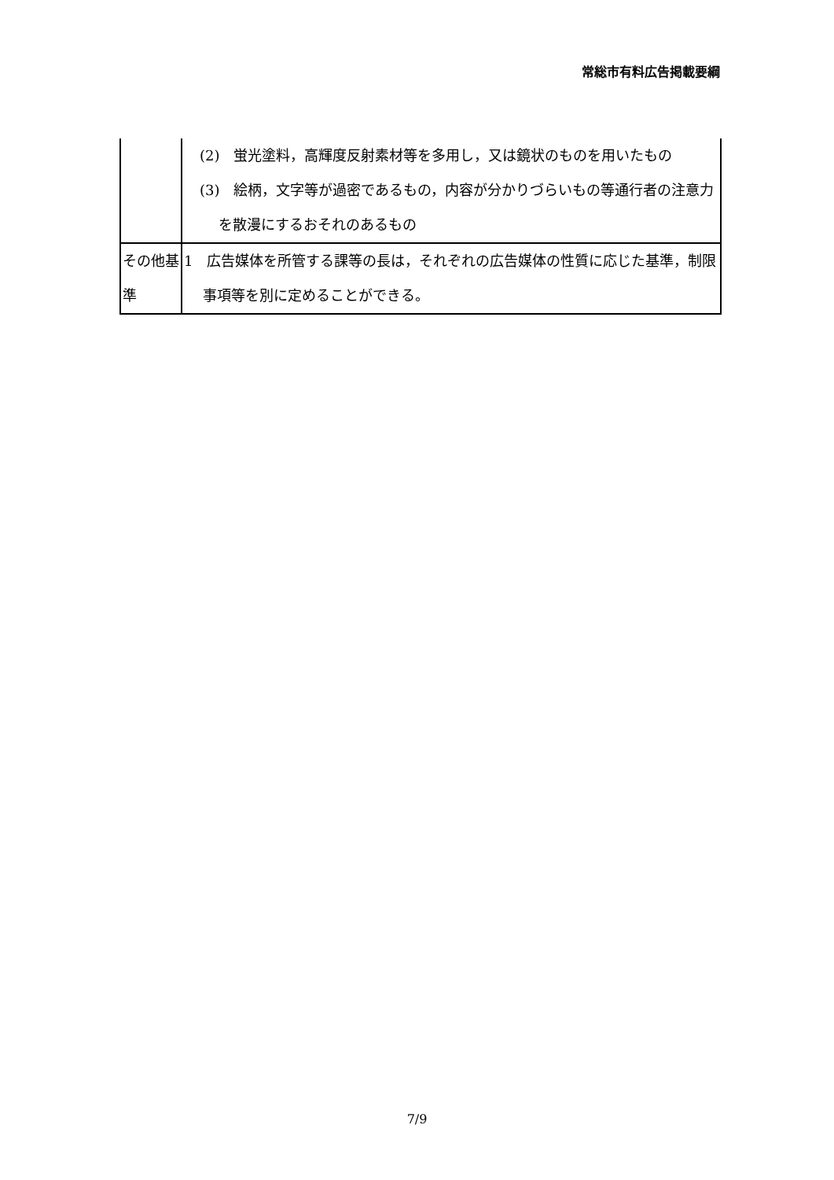常総市有料広告掲載要綱
| | (2) 蛍光塗料，高輝度反射素材等を多用し，又は鏡状のものを用いたもの (3) 絵柄，文字等が過密であるもの，内容が分かりづらいもの等通行者の注意力を散漫にするおそれのあるもの |
| その他基準 | 1 広告媒体を所管する課等の長は，それぞれの広告媒体の性質に応じた基準，制限事項等を別に定めることができる。 |
7/9